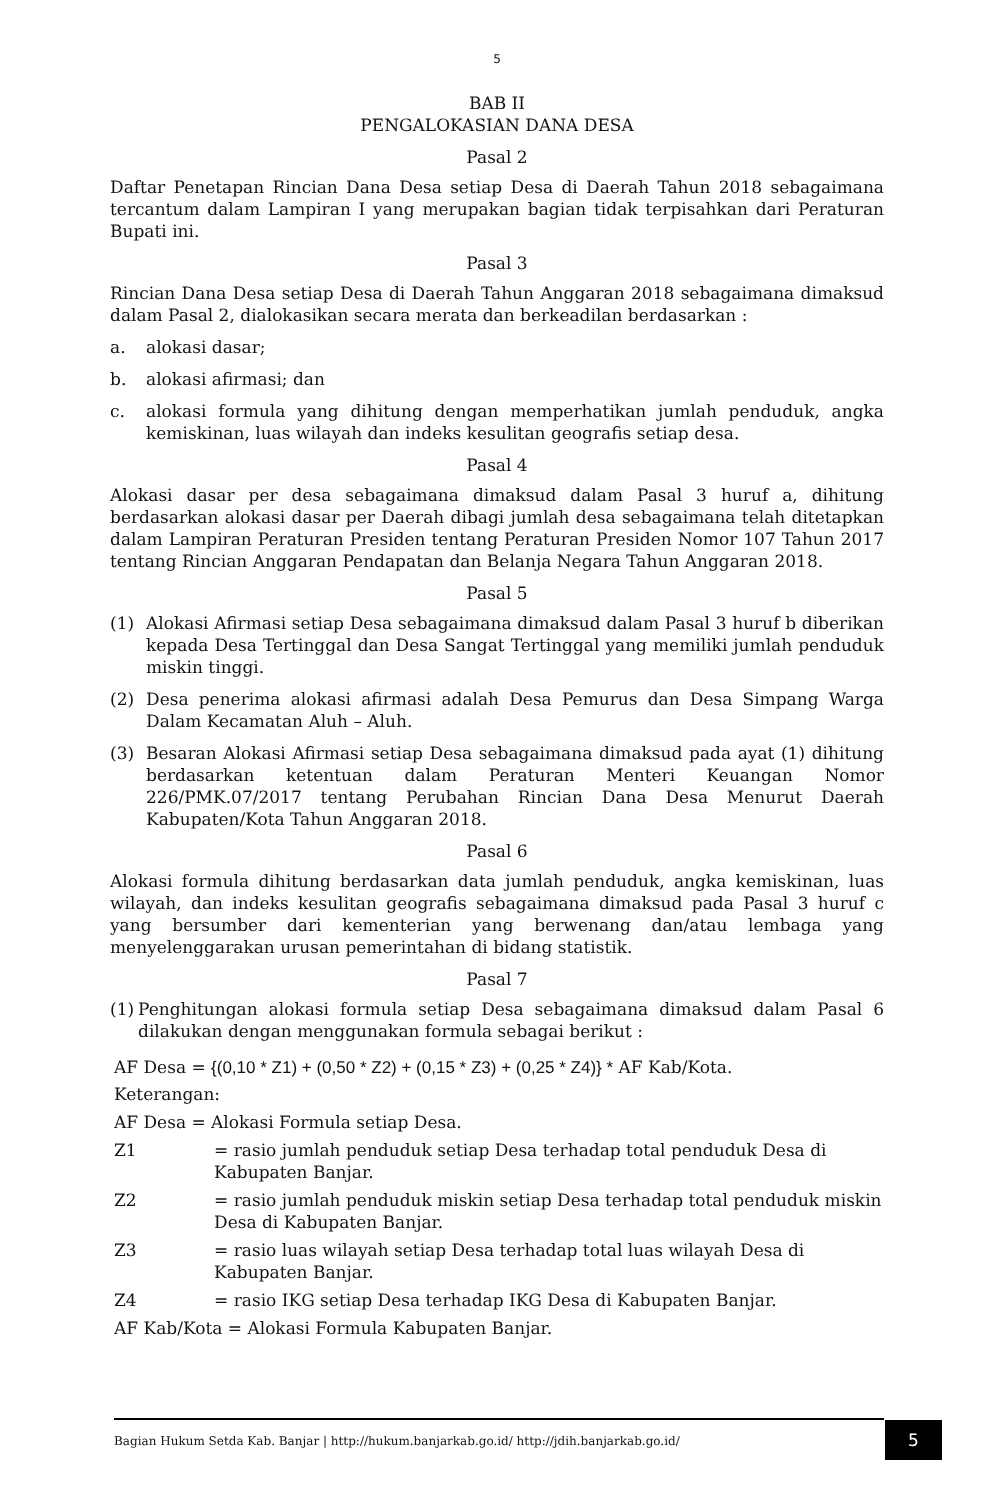5
BAB II
PENGALOKASIAN DANA DESA
Pasal 2
Daftar Penetapan Rincian Dana Desa setiap Desa di Daerah Tahun 2018 sebagaimana tercantum dalam Lampiran I yang merupakan bagian tidak terpisahkan dari Peraturan Bupati ini.
Pasal 3
Rincian Dana Desa setiap Desa di Daerah Tahun Anggaran 2018 sebagaimana dimaksud dalam Pasal 2, dialokasikan secara merata dan berkeadilan berdasarkan :
a. alokasi dasar;
b. alokasi afirmasi; dan
c. alokasi formula yang dihitung dengan memperhatikan jumlah penduduk, angka kemiskinan, luas wilayah dan indeks kesulitan geografis setiap desa.
Pasal 4
Alokasi dasar per desa sebagaimana dimaksud dalam Pasal 3 huruf a, dihitung berdasarkan alokasi dasar per Daerah dibagi jumlah desa sebagaimana telah ditetapkan dalam Lampiran Peraturan Presiden tentang Peraturan Presiden Nomor 107 Tahun 2017 tentang Rincian Anggaran Pendapatan dan Belanja Negara Tahun Anggaran 2018.
Pasal 5
(1) Alokasi Afirmasi setiap Desa sebagaimana dimaksud dalam Pasal 3 huruf b diberikan kepada Desa Tertinggal dan Desa Sangat Tertinggal yang memiliki jumlah penduduk miskin tinggi.
(2) Desa penerima alokasi afirmasi adalah Desa Pemurus dan Desa Simpang Warga Dalam Kecamatan Aluh – Aluh.
(3) Besaran Alokasi Afirmasi setiap Desa sebagaimana dimaksud pada ayat (1) dihitung berdasarkan ketentuan dalam Peraturan Menteri Keuangan Nomor 226/PMK.07/2017 tentang Perubahan Rincian Dana Desa Menurut Daerah Kabupaten/Kota Tahun Anggaran 2018.
Pasal 6
Alokasi formula dihitung berdasarkan data jumlah penduduk, angka kemiskinan, luas wilayah, dan indeks kesulitan geografis sebagaimana dimaksud pada Pasal 3 huruf c yang bersumber dari kementerian yang berwenang dan/atau lembaga yang menyelenggarakan urusan pemerintahan di bidang statistik.
Pasal 7
(1) Penghitungan alokasi formula setiap Desa sebagaimana dimaksud dalam Pasal 6 dilakukan dengan menggunakan formula sebagai berikut :
AF Desa = {(0,10 * Z1) + (0,50 * Z2) + (0,15 * Z3) + (0,25 * Z4)} * AF Kab/Kota.
Keterangan:
AF Desa = Alokasi Formula setiap Desa.
Z1 = rasio jumlah penduduk setiap Desa terhadap total penduduk Desa di Kabupaten Banjar.
Z2 = rasio jumlah penduduk miskin setiap Desa terhadap total penduduk miskin Desa di Kabupaten Banjar.
Z3 = rasio luas wilayah setiap Desa terhadap total luas wilayah Desa di Kabupaten Banjar.
Z4 = rasio IKG setiap Desa terhadap IKG Desa di Kabupaten Banjar.
AF Kab/Kota = Alokasi Formula Kabupaten Banjar.
Bagian Hukum Setda Kab. Banjar | http://hukum.banjarkab.go.id/ http://jdih.banjarkab.go.id/ 5